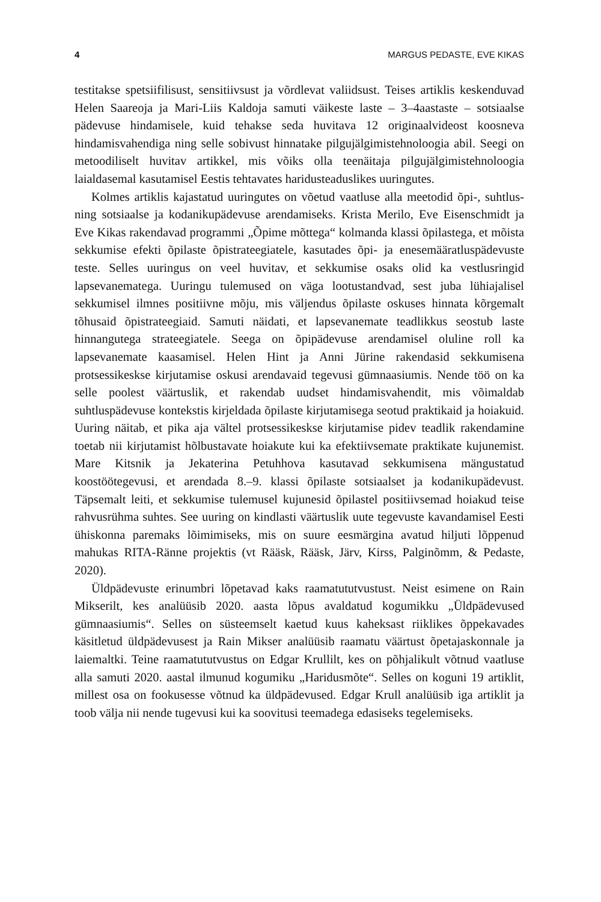4 MARGUS PEDASTE, EVE KIKAS
testitakse spetsiifilisust, sensitiivsust ja võrdlevat valiidsust. Teises artiklis keskenduvad Helen Saareoja ja Mari-Liis Kaldoja samuti väikeste laste – 3–4aastaste – sotsiaalse pädevuse hindamisele, kuid tehakse seda huvitava 12 originaalvideost koosneva hindamisvahendiga ning selle sobivust hinnatake pilgujälgimistehnoloogia abil. Seegi on metoodiliselt huvitav artikkel, mis võiks olla teenäitaja pilgujälgimistehnoloogia laialdasemal kasutamisel Eestis tehtavates haridusteaduslikes uuringutes.
Kolmes artiklis kajastatud uuringutes on võetud vaatluse alla meetodid õpi-, suhtlus- ning sotsiaalse ja kodanikupädevuse arendamiseks. Krista Merilo, Eve Eisenschmidt ja Eve Kikas rakendavad programmi „Õpime mõttega“ kolmanda klassi õpilastega, et mõista sekkumise efekti õpilaste õpistrateegiatele, kasutades õpi- ja enesemääratluspädevuste teste. Selles uuringus on veel huvitav, et sekkumise osaks olid ka vestlusringid lapsevanematega. Uuringu tulemused on väga lootustandvad, sest juba lühiajalisel sekkumisel ilmnes positiivne mõju, mis väljendus õpilaste oskuses hinnata kõrgemalt tõhusaid õpistrateegiaid. Samuti näidati, et lapsevanemate teadlikkus seostub laste hinnangutega strateegiatele. Seega on õpipädevuse arendamisel oluline roll ka lapsevanemate kaasamisel. Helen Hint ja Anni Jürine rakendasid sekkumisena protsessikeskse kirjutamise oskusi arendavaid tegevusi gümnaasiumis. Nende töö on ka selle poolest väärtuslik, et rakendab uudset hindamisvahendit, mis võimaldab suhtluspädevuse kontekstis kirjeldada õpilaste kirjutamisega seotud praktikaid ja hoiakuid. Uuring näitab, et pika aja vältel protsessikeskse kirjutamise pidev teadlik rakendamine toetab nii kirjutamist hõlbustavate hoiakute kui ka efektiivsemate praktikate kujunemist. Mare Kitsnik ja Jekaterina Petuhhova kasutavad sekkumisena mängustatud koostöötegevusi, et arendada 8.–9. klassi õpilaste sotsiaalset ja kodanikupädevust. Täpsemalt leiti, et sekkumise tulemusel kujunesid õpilastel positiivsemad hoiakud teise rahvusrühma suhtes. See uuring on kindlasti väärtuslik uute tegevuste kavandamisel Eesti ühiskonna paremaks lõimimiseks, mis on suure eesmärgina avatud hiljuti lõppenud mahukas RITA-Ränne projektis (vt Rääsk, Rääsk, Järv, Kirss, Palginõmm, & Pedaste, 2020).
Üldpädevuste erinumbri lõpetavad kaks raamatututvustust. Neist esimene on Rain Mikserilt, kes analüüsib 2020. aasta lõpus avaldatud kogumikku „Üldpädevused gümnaasiumis“. Selles on süsteemselt kaetud kuus kaheksast riiklikes õppekavades käsitletud üldpädevusest ja Rain Mikser analüüsib raamatu väärtust õpetajaskonnale ja laiemaltki. Teine raamatututvustus on Edgar Krullilt, kes on põhjalikult võtnud vaatluse alla samuti 2020. aastal ilmunud kogumiku „Haridusmõte“. Selles on koguni 19 artiklit, millest osa on fookusesse võtnud ka üldpädevused. Edgar Krull analüüsib iga artiklit ja toob välja nii nende tugevusi kui ka soovitusi teemadega edasiseks tegelemiseks.